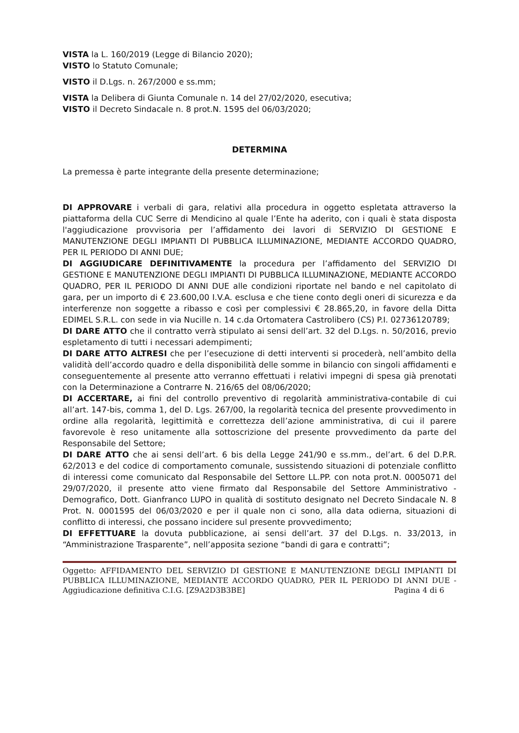VISTA la L. 160/2019 (Legge di Bilancio 2020);
VISTO lo Statuto Comunale;
VISTO il D.Lgs. n. 267/2000 e ss.mm;
VISTA la Delibera di Giunta Comunale n. 14 del 27/02/2020, esecutiva;
VISTO il Decreto Sindacale n. 8 prot.N. 1595 del 06/03/2020;
DETERMINA
La premessa è parte integrante della presente determinazione;
DI APPROVARE i verbali di gara, relativi alla procedura in oggetto espletata attraverso la piattaforma della CUC Serre di Mendicino al quale l’Ente ha aderito, con i quali è stata disposta l'aggiudicazione provvisoria per l’affidamento dei lavori di SERVIZIO DI GESTIONE E MANUTENZIONE DEGLI IMPIANTI DI PUBBLICA ILLUMINAZIONE, MEDIANTE ACCORDO QUADRO, PER IL PERIODO DI ANNI DUE;
DI AGGIUDICARE DEFINITIVAMENTE la procedura per l’affidamento del SERVIZIO DI GESTIONE E MANUTENZIONE DEGLI IMPIANTI DI PUBBLICA ILLUMINAZIONE, MEDIANTE ACCORDO QUADRO, PER IL PERIODO DI ANNI DUE alle condizioni riportate nel bando e nel capitolato di gara, per un importo di € 23.600,00 I.V.A. esclusa e che tiene conto degli oneri di sicurezza e da interferenze non soggette a ribasso e così per complessivi € 28.865,20, in favore della Ditta EDIMEL S.R.L. con sede in via Nucille n. 14 c.da Ortomatera Castrolibero (CS) P.I. 02736120789;
DI DARE ATTO che il contratto verrà stipulato ai sensi dell’art. 32 del D.Lgs. n. 50/2016, previo espletamento di tutti i necessari adempimenti;
DI DARE ATTO ALTRESI che per l’esecuzione di detti interventi si procederà, nell’ambito della validità dell’accordo quadro e della disponibilità delle somme in bilancio con singoli affidamenti e conseguentemente al presente atto verranno effettuati i relativi impegni di spesa già prenotati con la Determinazione a Contrarre N. 216/65 del 08/06/2020;
DI ACCERTARE, ai fini del controllo preventivo di regolarità amministrativa-contabile di cui all’art. 147-bis, comma 1, del D. Lgs. 267/00, la regolarità tecnica del presente provvedimento in ordine alla regolarità, legittimità e correttezza dell’azione amministrativa, di cui il parere favorevole è reso unitamente alla sottoscrizione del presente provvedimento da parte del Responsabile del Settore;
DI DARE ATTO che ai sensi dell’art. 6 bis della Legge 241/90 e ss.mm., del’art. 6 del D.P.R. 62/2013 e del codice di comportamento comunale, sussistendo situazioni di potenziale conflitto di interessi come comunicato dal Responsabile del Settore LL.PP. con nota prot.N. 0005071 del 29/07/2020, il presente atto viene firmato dal Responsabile del Settore Amministrativo - Demografico, Dott. Gianfranco LUPO in qualità di sostituto designato nel Decreto Sindacale N. 8 Prot. N. 0001595 del 06/03/2020 e per il quale non ci sono, alla data odierna, situazioni di conflitto di interessi, che possano incidere sul presente provvedimento;
DI EFFETTUARE la dovuta pubblicazione, ai sensi dell’art. 37 del D.Lgs. n. 33/2013, in “Amministrazione Trasparente”, nell’apposita sezione “bandi di gara e contratti”;
Oggetto: AFFIDAMENTO DEL SERVIZIO DI GESTIONE E MANUTENZIONE DEGLI IMPIANTI DI PUBBLICA ILLUMINAZIONE, MEDIANTE ACCORDO QUADRO, PER IL PERIODO DI ANNI DUE - Aggiudicazione definitiva C.I.G. [Z9A2D3B3BE] Pagina 4 di 6